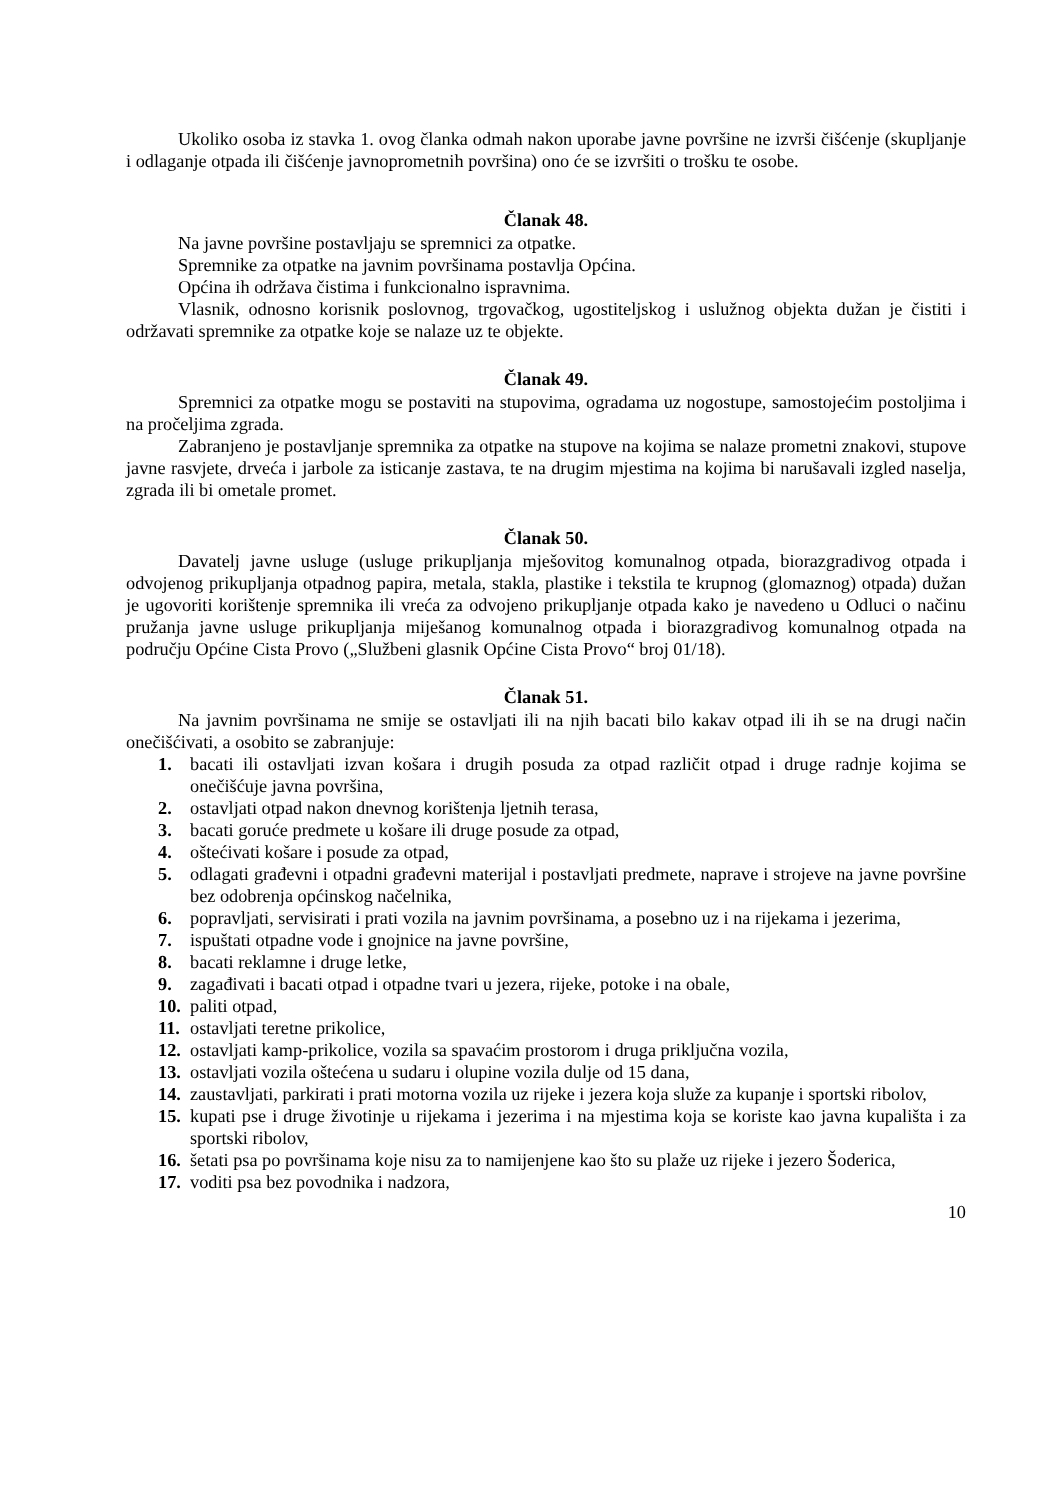Ukoliko osoba iz stavka 1. ovog članka odmah nakon uporabe javne površine ne izvrši čišćenje (skupljanje i odlaganje otpada ili čišćenje javnoprometnih površina) ono će se izvršiti o trošku te osobe.
Članak 48.
Na javne površine postavljaju se spremnici za otpatke.
Spremnike za otpatke na javnim površinama postavlja Općina.
Općina ih održava čistima i funkcionalno ispravnima.
Vlasnik, odnosno korisnik poslovnog, trgovačkog, ugostiteljskog i uslužnog objekta dužan je čistiti i održavati spremnike za otpatke koje se nalaze uz te objekte.
Članak 49.
Spremnici za otpatke mogu se postaviti na stupovima, ogradama uz nogostupe, samostojećim postoljima i na pročeljima zgrada.
Zabranjeno je postavljanje spremnika za otpatke na stupove na kojima se nalaze prometni znakovi, stupove javne rasvjete, drveća i jarbole za isticanje zastava, te na drugim mjestima na kojima bi narušavali izgled naselja, zgrada ili bi ometale promet.
Članak 50.
Davatelj javne usluge (usluge prikupljanja mješovitog komunalnog otpada, biorazgradivog otpada i odvojenog prikupljanja otpadnog papira, metala, stakla, plastike i tekstila te krupnog (glomaznog) otpada) dužan je ugovoriti korištenje spremnika ili vreća za odvojeno prikupljanje otpada kako je navedeno u Odluci o načinu pružanja javne usluge prikupljanja miješanog komunalnog otpada i biorazgradivog komunalnog otpada na području Općine Cista Provo („Službeni glasnik Općine Cista Provo“ broj 01/18).
Članak 51.
Na javnim površinama ne smije se ostavljati ili na njih bacati bilo kakav otpad ili ih se na drugi način onečišćivati, a osobito se zabranjuje:
1. bacati ili ostavljati izvan košara i drugih posuda za otpad različit otpad i druge radnje kojima se onečišćuje javna površina,
2. ostavljati otpad nakon dnevnog korištenja ljetnih terasa,
3. bacati goruće predmete u košare ili druge posude za otpad,
4. oštećivati košare i posude za otpad,
5. odlagati građevni i otpadni građevni materijal i postavljati predmete, naprave i strojeve na javne površine bez odobrenja općinskog načelnika,
6. popravljati, servisirati i prati vozila na javnim površinama, a posebno uz i na rijekama i jezerima,
7. ispuštati otpadne vode i gnojnice na javne površine,
8. bacati reklamne i druge letke,
9. zagađivati i bacati otpad i otpadne tvari u jezera, rijeke, potoke i na obale,
10. paliti otpad,
11. ostavljati teretne prikolice,
12. ostavljati kamp-prikolice, vozila sa spavaćim prostorom i druga priključna vozila,
13. ostavljati vozila oštećena u sudaru i olupine vozila dulje od 15 dana,
14. zaustavljati, parkirati i prati motorna vozila uz rijeke i jezera koja služe za kupanje i sportski ribolov,
15. kupati pse i druge životinje u rijekama i jezerima i na mjestima koja se koriste kao javna kupališta i za sportski ribolov,
16. šetati psa po površinama koje nisu za to namijenjene kao što su plaže uz rijeke i jezero Šoderica,
17. voditi psa bez povodnika i nadzora,
10